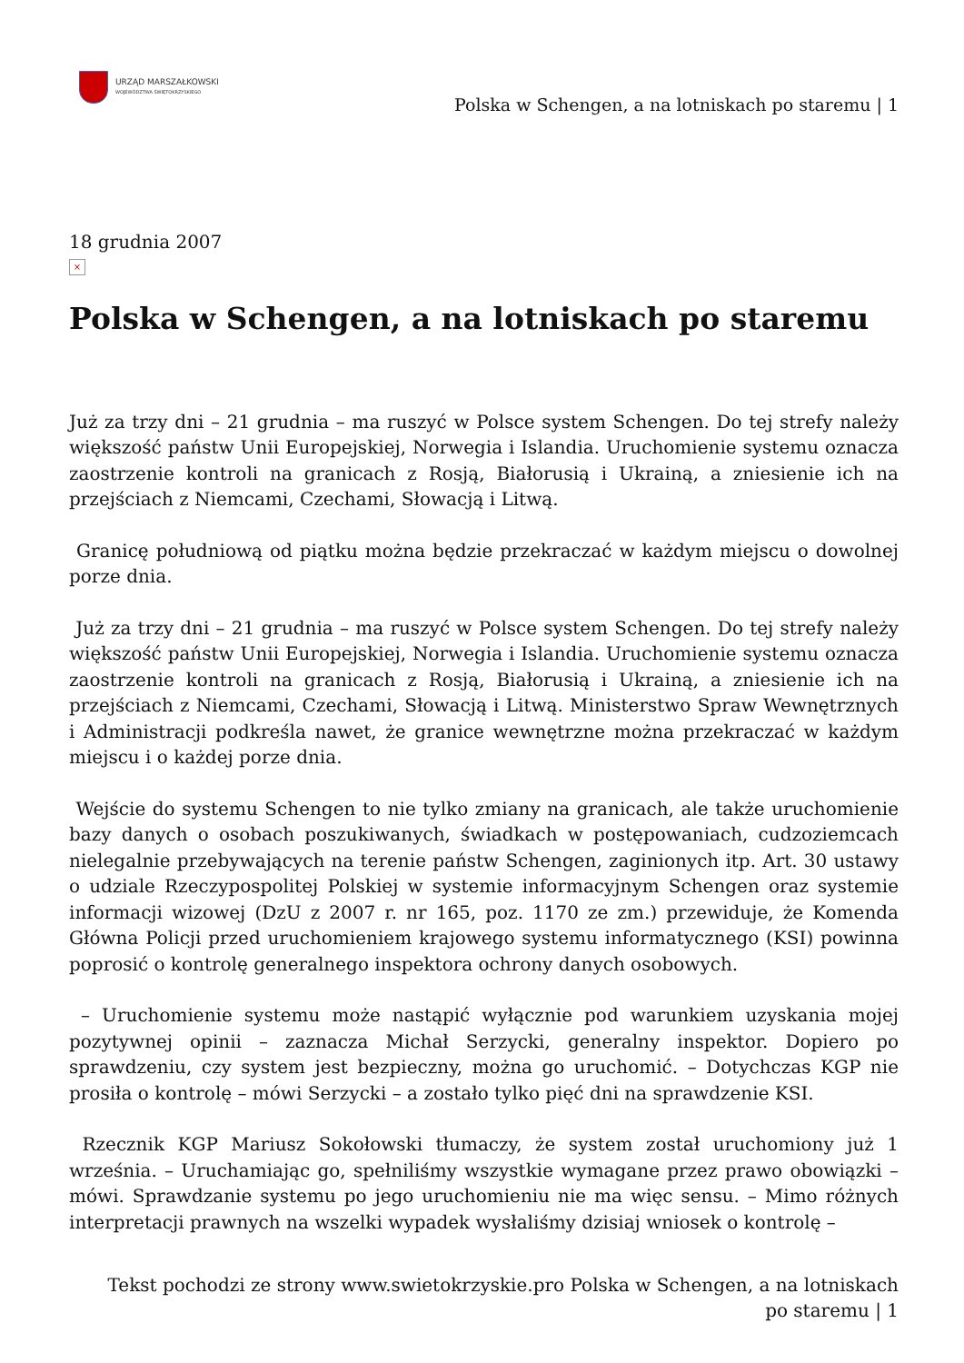URZĄD MARSZAŁKOWSKI
WOJEWÓDZTWA ŚWIĘTOKRZYSKIEGO
Polska w Schengen, a na lotniskach po staremu | 1
18 grudnia 2007
×
Polska w Schengen, a na lotniskach po staremu
Już za trzy dni – 21 grudnia – ma ruszyć w Polsce system Schengen. Do tej strefy należy większość państw Unii Europejskiej, Norwegia i Islandia. Uruchomienie systemu oznacza zaostrzenie kontroli na granicach z Rosją, Białorusią i Ukrainą, a zniesienie ich na przejściach z Niemcami, Czechami, Słowacją i Litwą.
Granicę południową od piątku można będzie przekraczać w każdym miejscu o dowolnej porze dnia.
Już za trzy dni – 21 grudnia – ma ruszyć w Polsce system Schengen. Do tej strefy należy większość państw Unii Europejskiej, Norwegia i Islandia. Uruchomienie systemu oznacza zaostrzenie kontroli na granicach z Rosją, Białorusią i Ukrainą, a zniesienie ich na przejściach z Niemcami, Czechami, Słowacją i Litwą. Ministerstwo Spraw Wewnętrznych i Administracji podkreśla nawet, że granice wewnętrzne można przekraczać w każdym miejscu i o każdej porze dnia.
Wejście do systemu Schengen to nie tylko zmiany na granicach, ale także uruchomienie bazy danych o osobach poszukiwanych, świadkach w postępowaniach, cudzoziemcach nielegalnie przebywających na terenie państw Schengen, zaginionych itp. Art. 30 ustawy o udziale Rzeczypospolitej Polskiej w systemie informacyjnym Schengen oraz systemie informacji wizowej (DzU z 2007 r. nr 165, poz. 1170 ze zm.) przewiduje, że Komenda Główna Policji przed uruchomieniem krajowego systemu informatycznego (KSI) powinna poprosić o kontrolę generalnego inspektora ochrony danych osobowych.
– Uruchomienie systemu może nastąpić wyłącznie pod warunkiem uzyskania mojej pozytywnej opinii – zaznacza Michał Serzycki, generalny inspektor. Dopiero po sprawdzeniu, czy system jest bezpieczny, można go uruchomić. – Dotychczas KGP nie prosiła o kontrolę – mówi Serzycki – a zostało tylko pięć dni na sprawdzenie KSI.
Rzecznik KGP Mariusz Sokołowski tłumaczy, że system został uruchomiony już 1 września. – Uruchamiając go, spełniliśmy wszystkie wymagane przez prawo obowiązki – mówi. Sprawdzanie systemu po jego uruchomieniu nie ma więc sensu. – Mimo różnych interpretacji prawnych na wszelki wypadek wysłaliśmy dzisiaj wniosek o kontrolę –
Tekst pochodzi ze strony www.swietokrzyskie.pro Polska w Schengen, a na lotniskach po staremu | 1